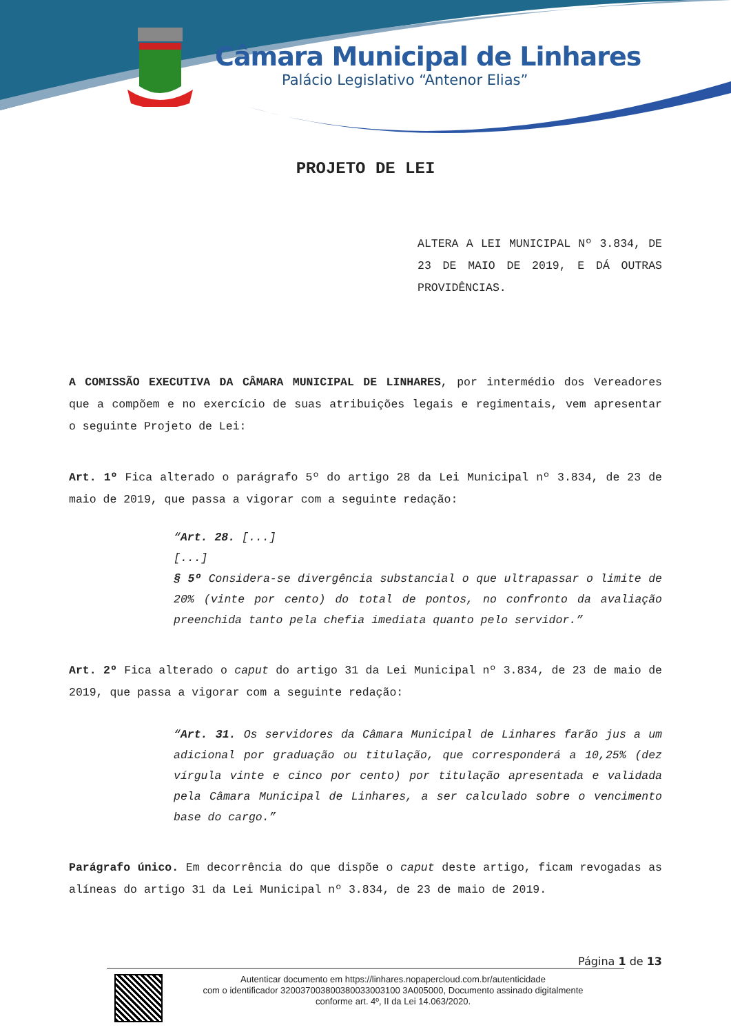Câmara Municipal de Linhares
Palácio Legislativo “Antenor Elias”
PROJETO DE LEI
ALTERA A LEI MUNICIPAL Nº 3.834, DE 23 DE MAIO DE 2019, E DÁ OUTRAS PROVIDÊNCIAS.
A COMISSÃO EXECUTIVA DA CÂMARA MUNICIPAL DE LINHARES, por intermédio dos Vereadores que a compõem e no exercício de suas atribuições legais e regimentais, vem apresentar o seguinte Projeto de Lei:
Art. 1º Fica alterado o parágrafo 5º do artigo 28 da Lei Municipal nº 3.834, de 23 de maio de 2019, que passa a vigorar com a seguinte redação:
“Art. 28. [...]
[...]
§ 5º Considera-se divergência substancial o que ultrapassar o limite de 20% (vinte por cento) do total de pontos, no confronto da avaliação preenchida tanto pela chefia imediata quanto pelo servidor.”
Art. 2º Fica alterado o caput do artigo 31 da Lei Municipal nº 3.834, de 23 de maio de 2019, que passa a vigorar com a seguinte redação:
“Art. 31. Os servidores da Câmara Municipal de Linhares farão jus a um adicional por graduação ou titulação, que corresponderá a 10,25% (dez vírgula vinte e cinco por cento) por titulação apresentada e validada pela Câmara Municipal de Linhares, a ser calculado sobre o vencimento base do cargo.”
Parágrafo único. Em decorrência do que dispõe o caput deste artigo, ficam revogadas as alíneas do artigo 31 da Lei Municipal nº 3.834, de 23 de maio de 2019.
Página 1 de 13
Autenticar documento em https://linhares.nopapercloud.com.br/autenticidade
com o identificador 320037003800380033003100 3A005000, Documento assinado digitalmente
conforme art. 4º, II da Lei 14.063/2020.